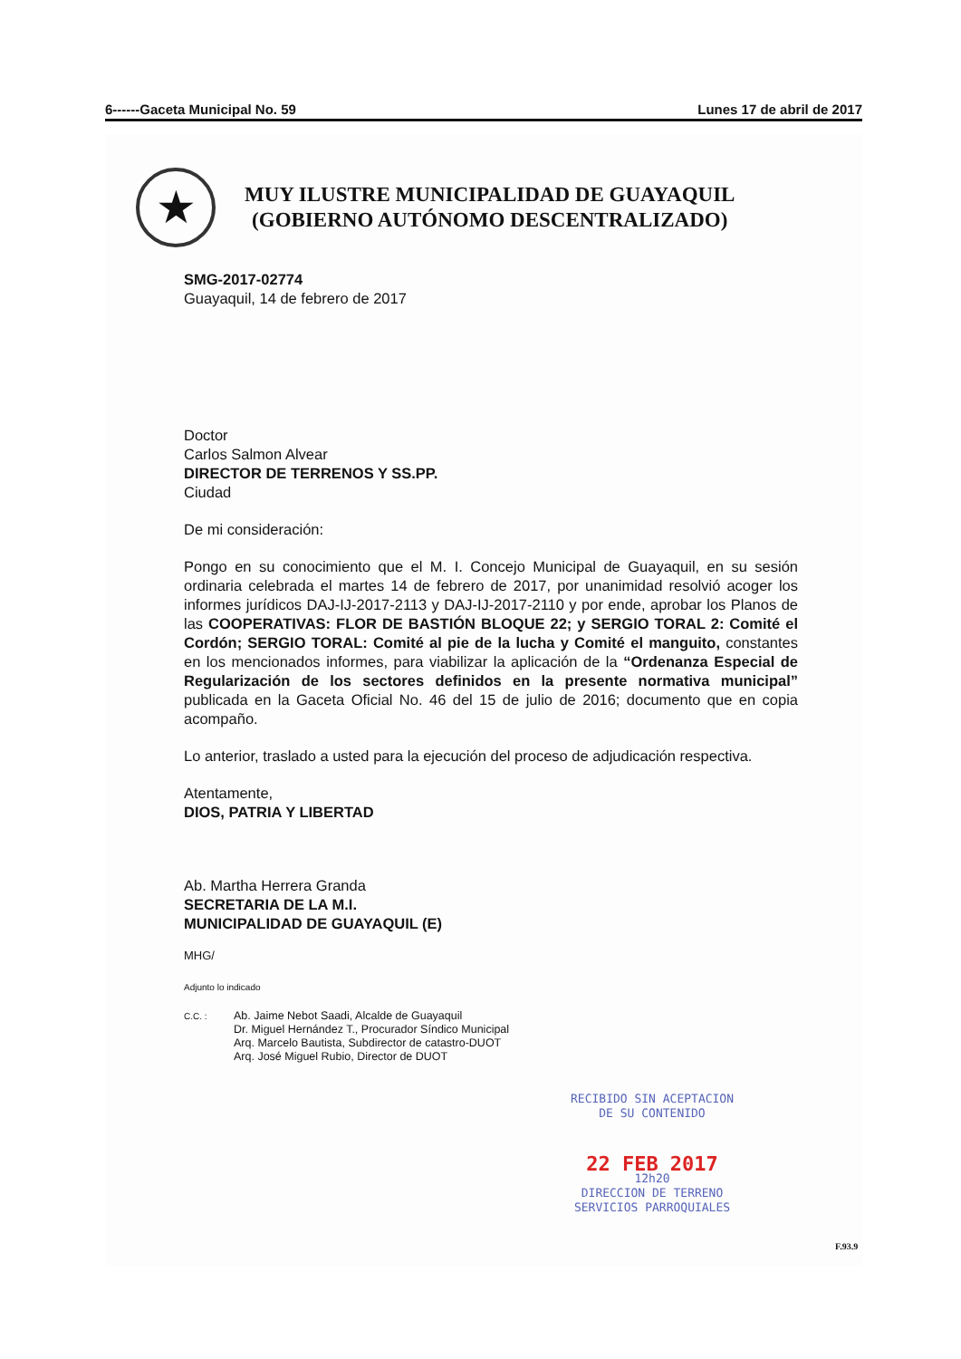6------Gaceta Municipal No. 59 Lunes 17 de abril de 2017
★
MUY ILUSTRE MUNICIPALIDAD DE GUAYAQUIL
(GOBIERNO AUTÓNOMO DESCENTRALIZADO)
SMG-2017-02774
Guayaquil, 14 de febrero de 2017
Doctor
Carlos Salmon Alvear
DIRECTOR DE TERRENOS Y SS.PP.
Ciudad
De mi consideración:
Pongo en su conocimiento que el M. I. Concejo Municipal de Guayaquil, en su sesión ordinaria celebrada el martes 14 de febrero de 2017, por unanimidad resolvió acoger los informes jurídicos DAJ-IJ-2017-2113 y DAJ-IJ-2017-2110 y por ende, aprobar los Planos de las COOPERATIVAS: FLOR DE BASTIÓN BLOQUE 22; y SERGIO TORAL 2: Comité el Cordón; SERGIO TORAL: Comité al pie de la lucha y Comité el manguito, constantes en los mencionados informes, para viabilizar la aplicación de la “Ordenanza Especial de Regularización de los sectores definidos en la presente normativa municipal” publicada en la Gaceta Oficial No. 46 del 15 de julio de 2016; documento que en copia acompaño.
Lo anterior, traslado a usted para la ejecución del proceso de adjudicación respectiva.
Atentamente,
DIOS, PATRIA Y LIBERTAD
Ab. Martha Herrera Granda
SECRETARIA DE LA M.I.
MUNICIPALIDAD DE GUAYAQUIL (E)
MHG/
Adjunto lo indicado
C.C. : Ab. Jaime Nebot Saadi, Alcalde de Guayaquil
Dr. Miguel Hernández T., Procurador Síndico Municipal
Arq. Marcelo Bautista, Subdirector de catastro-DUOT
Arq. José Miguel Rubio, Director de DUOT
RECIBIDO SIN ACEPTACION
DE SU CONTENIDO
22 FEB 2017
12h20
DIRECCION DE TERRENO
SERVICIOS PARROQUIALES
F.93.9